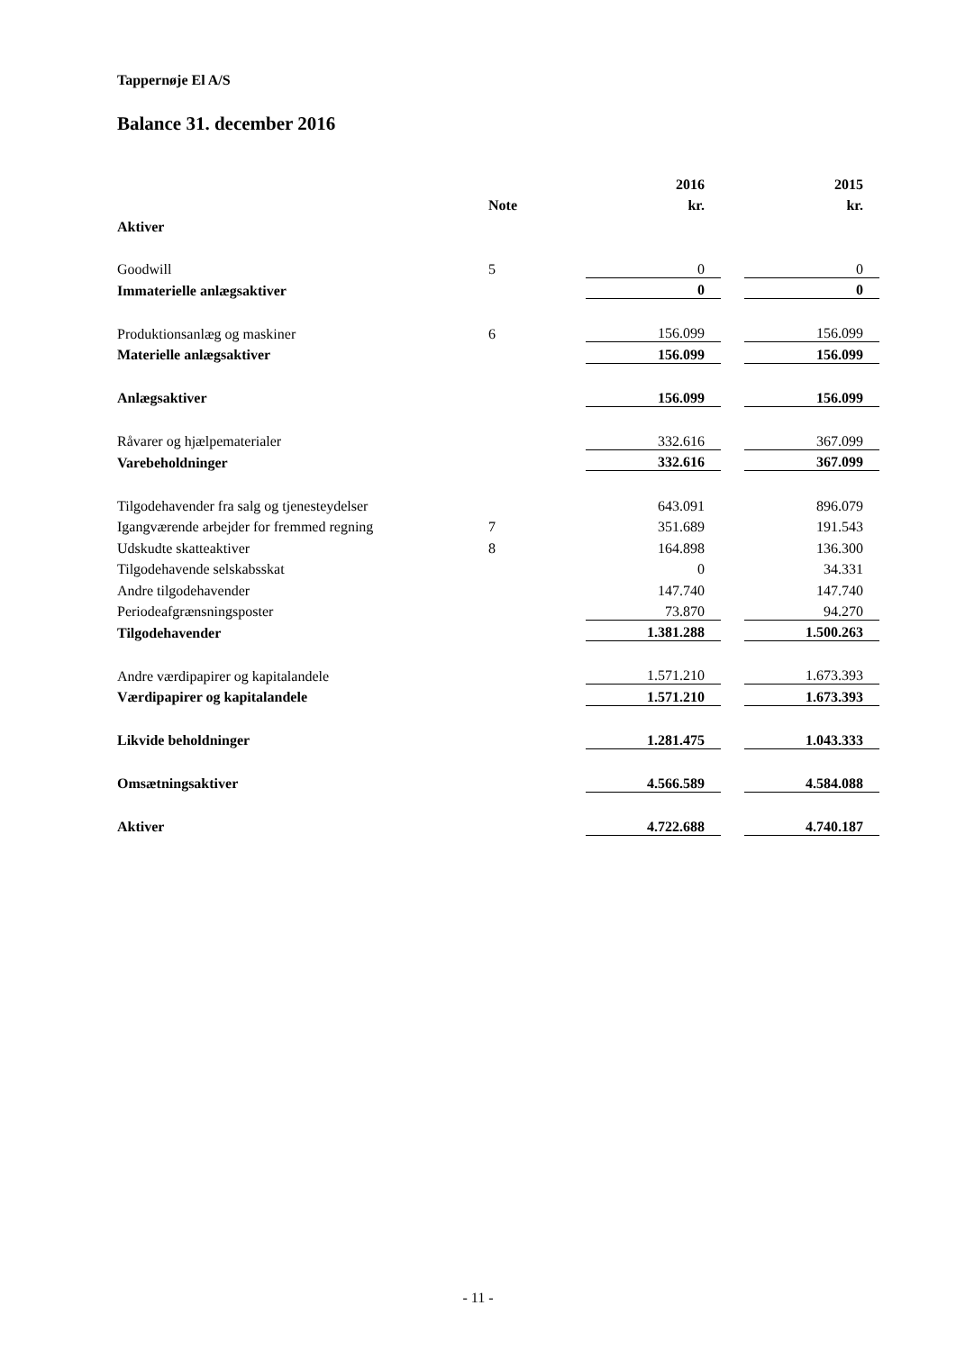Tappernøje El A/S
Balance 31. december 2016
| | | 2016 | | 2015 |
| --- | --- | --- | --- | --- |
| | Note | kr. | | kr. |
| Aktiver | | | | |
| Goodwill | 5 | 0 | | 0 |
| Immaterielle anlægsaktiver | | 0 | | 0 |
| Produktionsanlæg og maskiner | 6 | 156.099 | | 156.099 |
| Materielle anlægsaktiver | | 156.099 | | 156.099 |
| Anlægsaktiver | | 156.099 | | 156.099 |
| Råvarer og hjælpematerialer | | 332.616 | | 367.099 |
| Varebeholdninger | | 332.616 | | 367.099 |
| Tilgodehavender fra salg og tjenesteydelser | | 643.091 | | 896.079 |
| Igangværende arbejder for fremmed regning | 7 | 351.689 | | 191.543 |
| Udskudte skatteaktiver | 8 | 164.898 | | 136.300 |
| Tilgodehavende selskabsskat | | 0 | | 34.331 |
| Andre tilgodehavender | | 147.740 | | 147.740 |
| Periodeafgrænsningsposter | | 73.870 | | 94.270 |
| Tilgodehavender | | 1.381.288 | | 1.500.263 |
| Andre værdipapirer og kapitalandele | | 1.571.210 | | 1.673.393 |
| Værdipapirer og kapitalandele | | 1.571.210 | | 1.673.393 |
| Likvide beholdninger | | 1.281.475 | | 1.043.333 |
| Omsætningsaktiver | | 4.566.589 | | 4.584.088 |
| Aktiver | | 4.722.688 | | 4.740.187 |
- 11 -